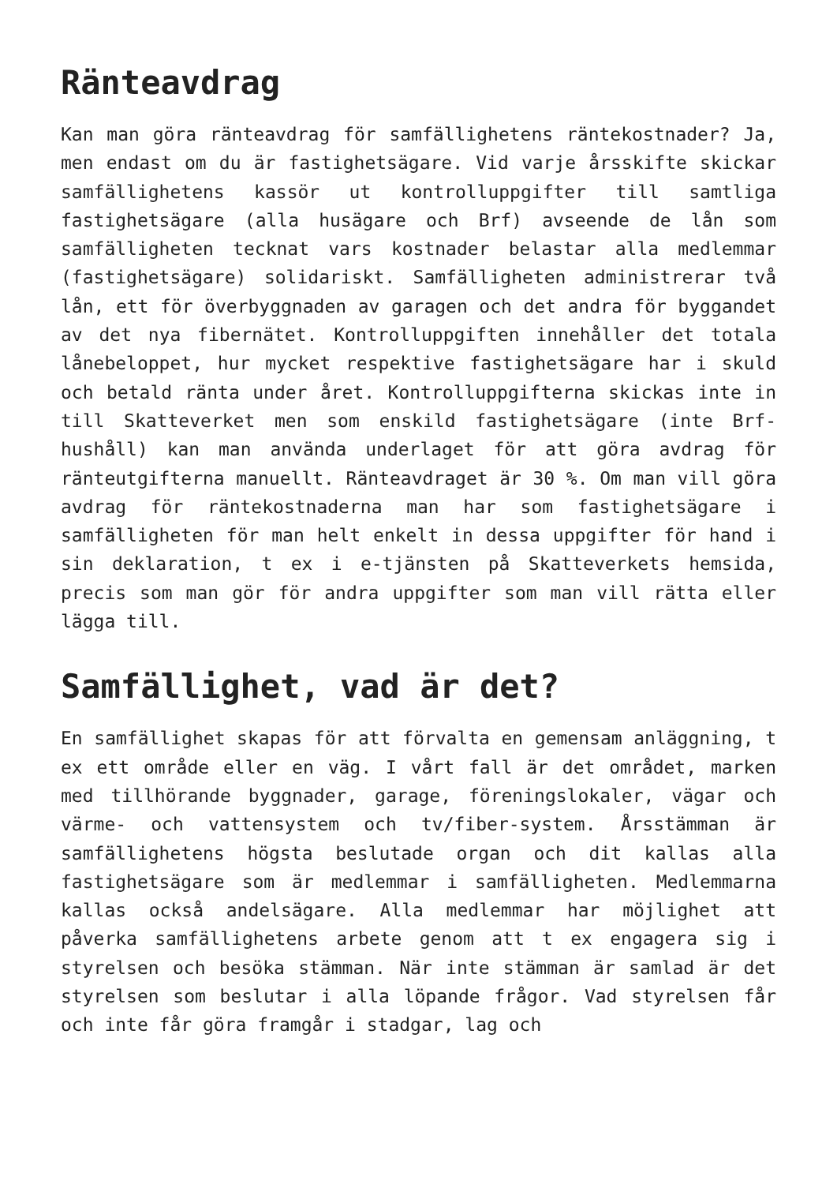Ränteavdrag
Kan man göra ränteavdrag för samfällighetens räntekostnader? Ja, men endast om du är fastighetsägare. Vid varje årsskifte skickar samfällighetens kassör ut kontrolluppgifter till samtliga fastighetsägare (alla husägare och Brf) avseende de lån som samfälligheten tecknat vars kostnader belastar alla medlemmar (fastighetsägare) solidariskt. Samfälligheten administrerar två lån, ett för överbyggnaden av garagen och det andra för byggandet av det nya fibernätet. Kontrolluppgiften innehåller det totala lånebeloppet, hur mycket respektive fastighetsägare har i skuld och betald ränta under året. Kontrolluppgifterna skickas inte in till Skatteverket men som enskild fastighetsägare (inte Brf-hushåll) kan man använda underlaget för att göra avdrag för ränteutgifterna manuellt. Ränteavdraget är 30 %. Om man vill göra avdrag för räntekostnaderna man har som fastighetsägare i samfälligheten för man helt enkelt in dessa uppgifter för hand i sin deklaration, t ex i e-tjänsten på Skatteverkets hemsida, precis som man gör för andra uppgifter som man vill rätta eller lägga till.
Samfällighet, vad är det?
En samfällighet skapas för att förvalta en gemensam anläggning, t ex ett område eller en väg. I vårt fall är det området, marken med tillhörande byggnader, garage, föreningslokaler, vägar och värme- och vattensystem och tv/fiber-system. Årsstämman är samfällighetens högsta beslutade organ och dit kallas alla fastighetsägare som är medlemmar i samfälligheten. Medlemmarna kallas också andelsägare. Alla medlemmar har möjlighet att påverka samfällighetens arbete genom att t ex engagera sig i styrelsen och besöka stämman. När inte stämman är samlad är det styrelsen som beslutar i alla löpande frågor. Vad styrelsen får och inte får göra framgår i stadgar, lag och